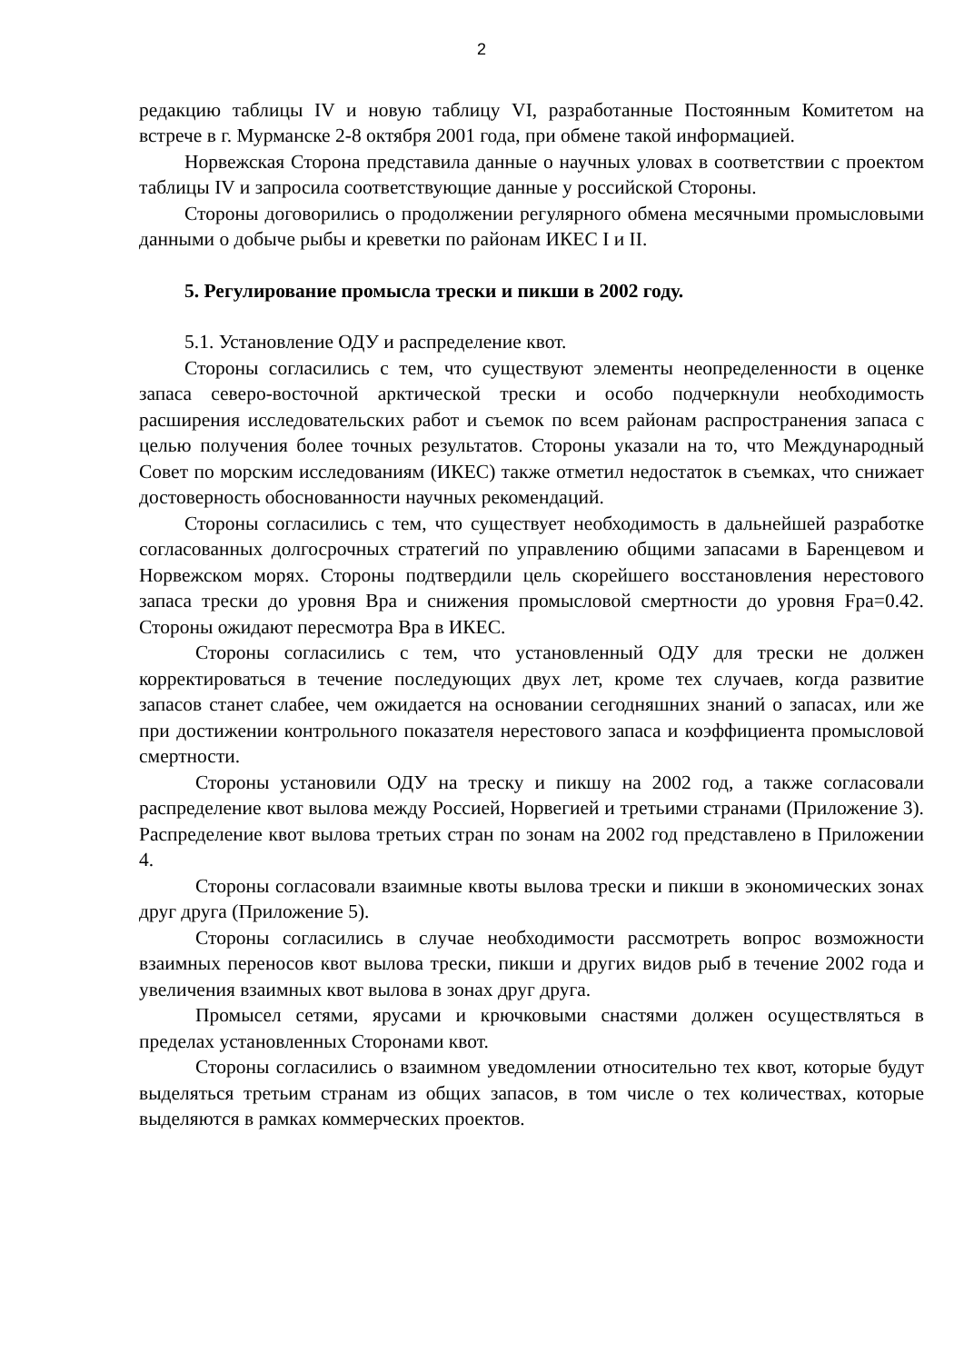2
редакцию таблицы IV и новую таблицу VI, разработанные Постоянным Комитетом на встрече в г. Мурманске 2-8 октября 2001 года, при обмене такой информацией.
Норвежская Сторона представила данные о научных уловах в соответствии с проектом таблицы IV и запросила соответствующие данные у российской Стороны.
Стороны договорились о продолжении регулярного обмена месячными промысловыми данными о добыче рыбы и креветки по районам ИКЕС I и II.
5. Регулирование промысла трески и пикши в 2002 году.
5.1. Установление ОДУ и распределение квот.
Стороны согласились с тем, что существуют элементы неопределенности в оценке запаса северо-восточной арктической трески и особо подчеркнули необходимость расширения исследовательских работ и съемок по всем районам распространения запаса с целью получения более точных результатов. Стороны указали на то, что Международный Совет по морским исследованиям (ИКЕС) также отметил недостаток в съемках, что снижает достоверность обоснованности научных рекомендаций.
Стороны согласились с тем, что существует необходимость в дальнейшей разработке согласованных долгосрочных стратегий по управлению общими запасами в Баренцевом и Норвежском морях. Стороны подтвердили цель скорейшего восстановления нерестового запаса трески до уровня Bpa и снижения промысловой смертности до уровня Fpa=0.42. Стороны ожидают пересмотра Bpa в ИКЕС.
Стороны согласились с тем, что установленный ОДУ для трески не должен корректироваться в течение последующих двух лет, кроме тех случаев, когда развитие запасов станет слабее, чем ожидается на основании сегодняшних знаний о запасах, или же при достижении контрольного показателя нерестового запаса и коэффициента промысловой смертности.
Стороны установили ОДУ на треску и пикшу на 2002 год, а также согласовали распределение квот вылова между Россией, Норвегией и третьими странами (Приложение 3). Распределение квот вылова третьих стран по зонам на 2002 год представлено в Приложении 4.
Стороны согласовали взаимные квоты вылова трески и пикши в экономических зонах друг друга (Приложение 5).
Стороны согласились в случае необходимости рассмотреть вопрос возможности взаимных переносов квот вылова трески, пикши и других видов рыб в течение 2002 года и увеличения взаимных квот вылова в зонах друг друга.
Промысел сетями, ярусами и крючковыми снастями должен осуществляться в пределах установленных Сторонами квот.
Стороны согласились о взаимном уведомлении относительно тех квот, которые будут выделяться третьим странам из общих запасов, в том числе о тех количествах, которые выделяются в рамках коммерческих проектов.